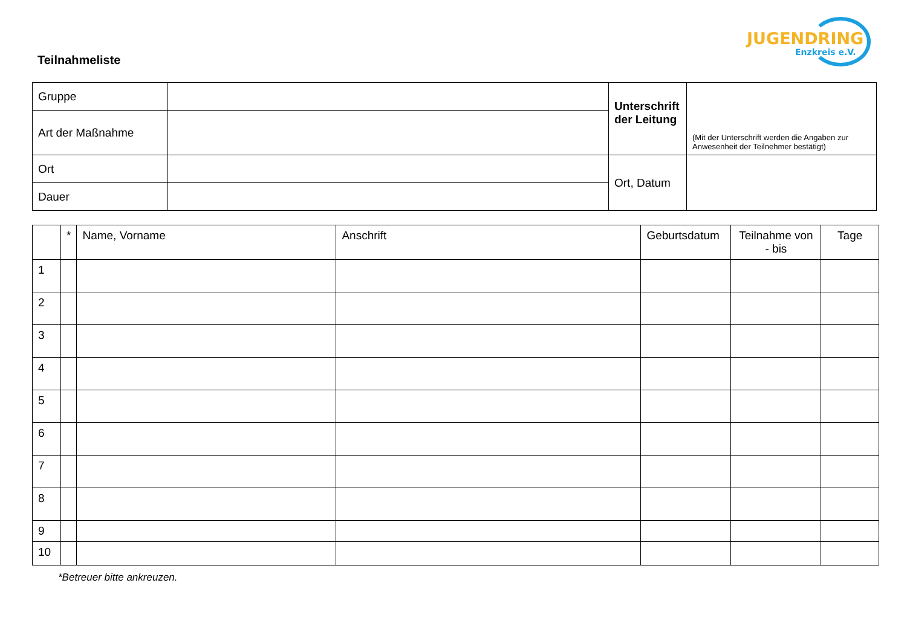Teilnahmeliste
JUGENDRING
Enzkreis e.V.
| Gruppe | | Unterschrift der Leitung | (Mit der Unterschrift werden die Angaben zur Anwesenheit der Teilnehmer bestätigt) |
| Art der Maßnahme | | | |
| Ort | | Ort, Datum | |
| Dauer | | | |
| | * | Name, Vorname | Anschrift | Geburtsdatum | Teilnahme von - bis | Tage |
| --- | --- | --- | --- | --- | --- | --- |
| 1 | | | | | | |
| 2 | | | | | | |
| 3 | | | | | | |
| 4 | | | | | | |
| 5 | | | | | | |
| 6 | | | | | | |
| 7 | | | | | | |
| 8 | | | | | | |
| 9 | | | | | | |
| 10 | | | | | | |
*Betreuer bitte ankreuzen.